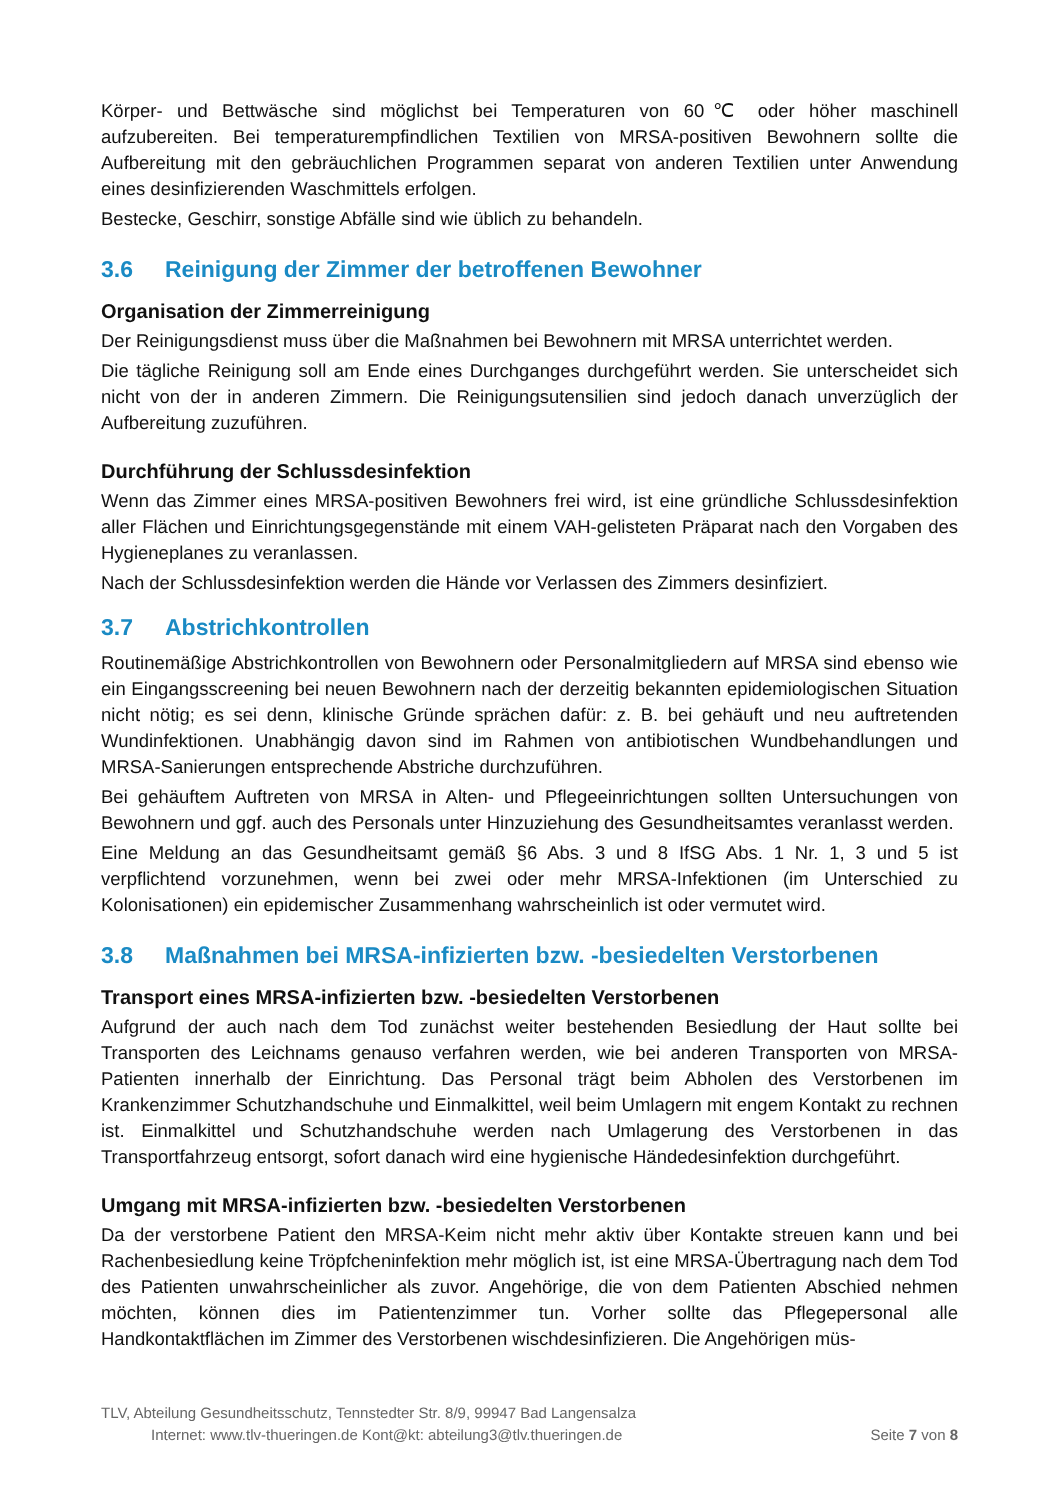Körper- und Bettwäsche sind möglichst bei Temperaturen von 60℃ oder höher maschinell aufzubereiten. Bei temperaturempfindlichen Textilien von MRSA-positiven Bewohnern sollte die Aufbereitung mit den gebräuchlichen Programmen separat von anderen Textilien unter Anwendung eines desinfizierenden Waschmittels erfolgen.
Bestecke, Geschirr, sonstige Abfälle sind wie üblich zu behandeln.
3.6 Reinigung der Zimmer der betroffenen Bewohner
Organisation der Zimmerreinigung
Der Reinigungsdienst muss über die Maßnahmen bei Bewohnern mit MRSA unterrichtet werden.
Die tägliche Reinigung soll am Ende eines Durchganges durchgeführt werden. Sie unterscheidet sich nicht von der in anderen Zimmern. Die Reinigungsutensilien sind jedoch danach unverzüglich der Aufbereitung zuzuführen.
Durchführung der Schlussdesinfektion
Wenn das Zimmer eines MRSA-positiven Bewohners frei wird, ist eine gründliche Schlussdesinfektion aller Flächen und Einrichtungsgegenstände mit einem VAH-gelisteten Präparat nach den Vorgaben des Hygieneplanes zu veranlassen.
Nach der Schlussdesinfektion werden die Hände vor Verlassen des Zimmers desinfiziert.
3.7 Abstrichkontrollen
Routinemäßige Abstrichkontrollen von Bewohnern oder Personalmitgliedern auf MRSA sind ebenso wie ein Eingangsscreening bei neuen Bewohnern nach der derzeitig bekannten epidemiologischen Situation nicht nötig; es sei denn, klinische Gründe sprächen dafür: z. B. bei gehäuft und neu auftretenden Wundinfektionen. Unabhängig davon sind im Rahmen von antibiotischen Wundbehandlungen und MRSA-Sanierungen entsprechende Abstriche durchzuführen.
Bei gehäuftem Auftreten von MRSA in Alten- und Pflegeeinrichtungen sollten Untersuchungen von Bewohnern und ggf. auch des Personals unter Hinzuziehung des Gesundheitsamtes veranlasst werden.
Eine Meldung an das Gesundheitsamt gemäß §6 Abs. 3 und 8 IfSG Abs. 1 Nr. 1, 3 und 5 ist verpflichtend vorzunehmen, wenn bei zwei oder mehr MRSA-Infektionen (im Unterschied zu Kolonisationen) ein epidemischer Zusammenhang wahrscheinlich ist oder vermutet wird.
3.8 Maßnahmen bei MRSA-infizierten bzw. -besiedelten Verstorbenen
Transport eines MRSA-infizierten bzw. -besiedelten Verstorbenen
Aufgrund der auch nach dem Tod zunächst weiter bestehenden Besiedlung der Haut sollte bei Transporten des Leichnams genauso verfahren werden, wie bei anderen Transporten von MRSA-Patienten innerhalb der Einrichtung. Das Personal trägt beim Abholen des Verstorbenen im Krankenzimmer Schutzhandschuhe und Einmalkittel, weil beim Umlagern mit engem Kontakt zu rechnen ist. Einmalkittel und Schutzhandschuhe werden nach Umlagerung des Verstorbenen in das Transportfahrzeug entsorgt, sofort danach wird eine hygienische Händedesinfektion durchgeführt.
Umgang mit MRSA-infizierten bzw. -besiedelten Verstorbenen
Da der verstorbene Patient den MRSA-Keim nicht mehr aktiv über Kontakte streuen kann und bei Rachenbesiedlung keine Tröpfcheninfektion mehr möglich ist, ist eine MRSA-Übertragung nach dem Tod des Patienten unwahrscheinlicher als zuvor. Angehörige, die von dem Patienten Abschied nehmen möchten, können dies im Patientenzimmer tun. Vorher sollte das Pflegepersonal alle Handkontaktflächen im Zimmer des Verstorbenen wischdesinfizieren. Die Angehörigen müs-
TLV, Abteilung Gesundheitsschutz, Tennstedter Str. 8/9, 99947 Bad Langensalza
Internet: www.tlv-thueringen.de Kont@kt: abteilung3@tlv.thueringen.de Seite 7 von 8